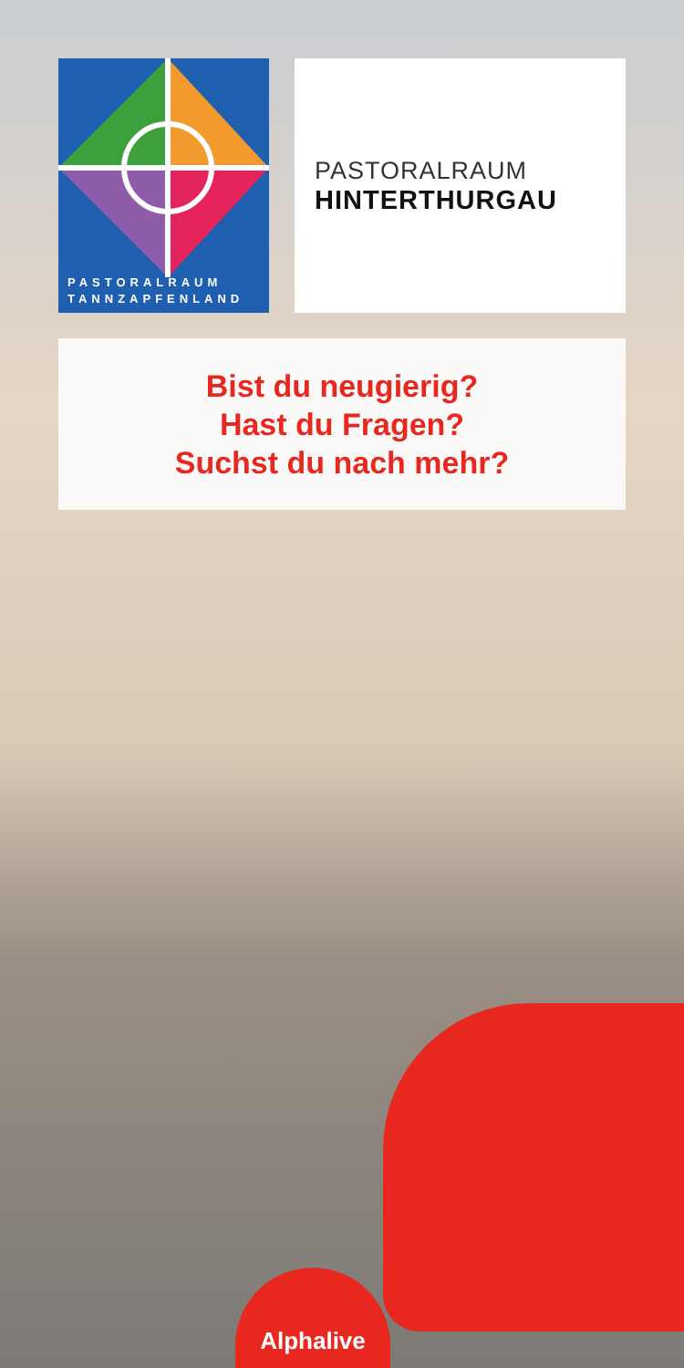PASTORALRAUM
TANNZAPFENLAND
PASTORALRAUM
HINTERTHURGAU
Bist du neugierig?
Hast du Fragen?
Suchst du nach mehr?
Alphalive